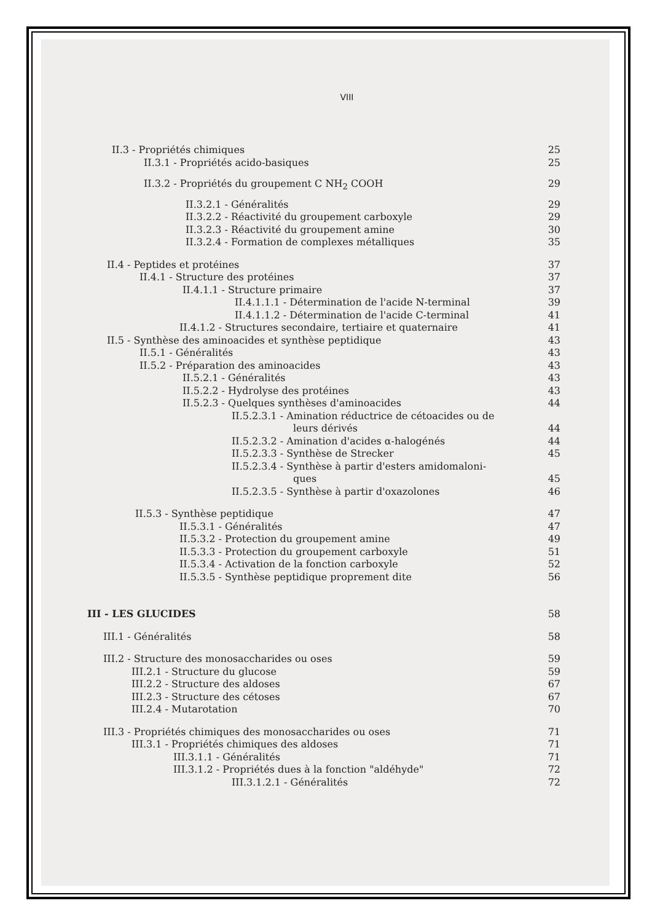VIII
II.3 - Propriétés chimiques 25
II.3.1 - Propriétés acido-basiques 25
II.3.2 - Propriétés du groupement C NH<sub>2</sub> COOH 29
II.3.2.1 - Généralités 29
II.3.2.2 - Réactivité du groupement carboxyle 29
II.3.2.3 - Réactivité du groupement amine 30
II.3.2.4 - Formation de complexes métalliques 35
II.4 - Peptides et protéines 37
II.4.1 - Structure des protéines 37
II.4.1.1 - Structure primaire 37
II.4.1.1.1 - Détermination de l'acide N-terminal 39
II.4.1.1.2 - Détermination de l'acide C-terminal 41
II.4.1.2 - Structures secondaire, tertiaire et quaternaire 41
II.5 - Synthèse des aminoacides et synthèse peptidique 43
II.5.1 - Généralités 43
II.5.2 - Préparation des aminoacides 43
II.5.2.1 - Généralités 43
II.5.2.2 - Hydrolyse des protéines 43
II.5.2.3 - Quelques synthèses d'aminoacides 44
II.5.2.3.1 - Amination réductrice de cétoacides ou de
leurs dérivés 44
II.5.2.3.2 - Amination d'acides α-halogénés 44
II.5.2.3.3 - Synthèse de Strecker 45
II.5.2.3.4 - Synthèse à partir d'esters amidomaloni-
ques 45
II.5.2.3.5 - Synthèse à partir d'oxazolones 46
II.5.3 - Synthèse peptidique 47
II.5.3.1 - Généralités 47
II.5.3.2 - Protection du groupement amine 49
II.5.3.3 - Protection du groupement carboxyle 51
II.5.3.4 - Activation de la fonction carboxyle 52
II.5.3.5 - Synthèse peptidique proprement dite 56
III - LES GLUCIDES 58
III.1 - Généralités 58
III.2 - Structure des monosaccharides ou oses 59
III.2.1 - Structure du glucose 59
III.2.2 - Structure des aldoses 67
III.2.3 - Structure des cétoses 67
III.2.4 - Mutarotation 70
III.3 - Propriétés chimiques des monosaccharides ou oses 71
III.3.1 - Propriétés chimiques des aldoses 71
III.3.1.1 - Généralités 71
III.3.1.2 - Propriétés dues à la fonction "aldéhyde" 72
III.3.1.2.1 - Généralités 72